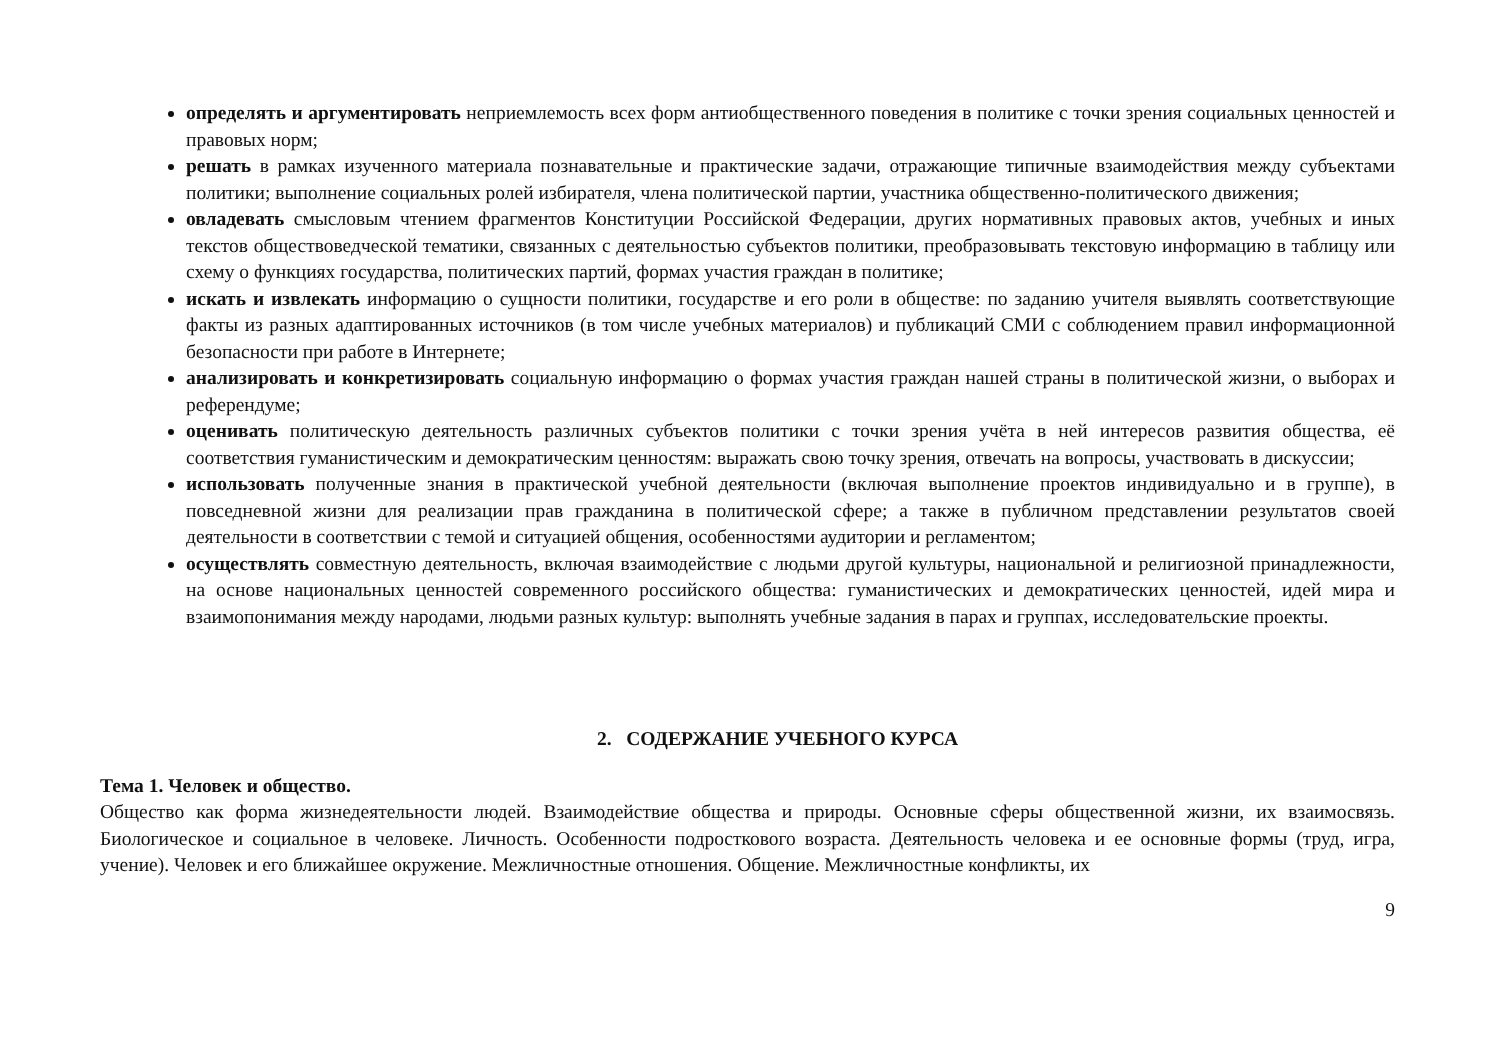определять и аргументировать неприемлемость всех форм антиобщественного поведения в политике с точки зрения социальных ценностей и правовых норм;
решать в рамках изученного материала познавательные и практические задачи, отражающие типичные взаимодействия между субъектами политики; выполнение социальных ролей избирателя, члена политической партии, участника общественно-политического движения;
овладевать смысловым чтением фрагментов Конституции Российской Федерации, других нормативных правовых актов, учебных и иных текстов обществоведческой тематики, связанных с деятельностью субъектов политики, преобразовывать текстовую информацию в таблицу или схему о функциях государства, политических партий, формах участия граждан в политике;
искать и извлекать информацию о сущности политики, государстве и его роли в обществе: по заданию учителя выявлять соответствующие факты из разных адаптированных источников (в том числе учебных материалов) и публикаций СМИ с соблюдением правил информационной безопасности при работе в Интернете;
анализировать и конкретизировать социальную информацию о формах участия граждан нашей страны в политической жизни, о выборах и референдуме;
оценивать политическую деятельность различных субъектов политики с точки зрения учёта в ней интересов развития общества, её соответствия гуманистическим и демократическим ценностям: выражать свою точку зрения, отвечать на вопросы, участвовать в дискуссии;
использовать полученные знания в практической учебной деятельности (включая выполнение проектов индивидуально и в группе), в повседневной жизни для реализации прав гражданина в политической сфере; а также в публичном представлении результатов своей деятельности в соответствии с темой и ситуацией общения, особенностями аудитории и регламентом;
осуществлять совместную деятельность, включая взаимодействие с людьми другой культуры, национальной и религиозной принадлежности, на основе национальных ценностей современного российского общества: гуманистических и демократических ценностей, идей мира и взаимопонимания между народами, людьми разных культур: выполнять учебные задания в парах и группах, исследовательские проекты.
2. СОДЕРЖАНИЕ УЧЕБНОГО КУРСА
Тема 1. Человек и общество.
Общество как форма жизнедеятельности людей. Взаимодействие общества и природы. Основные сферы общественной жизни, их взаимосвязь. Биологическое и социальное в человеке. Личность. Особенности подросткового возраста. Деятельность человека и ее основные формы (труд, игра, учение). Человек и его ближайшее окружение. Межличностные отношения. Общение. Межличностные конфликты, их
9